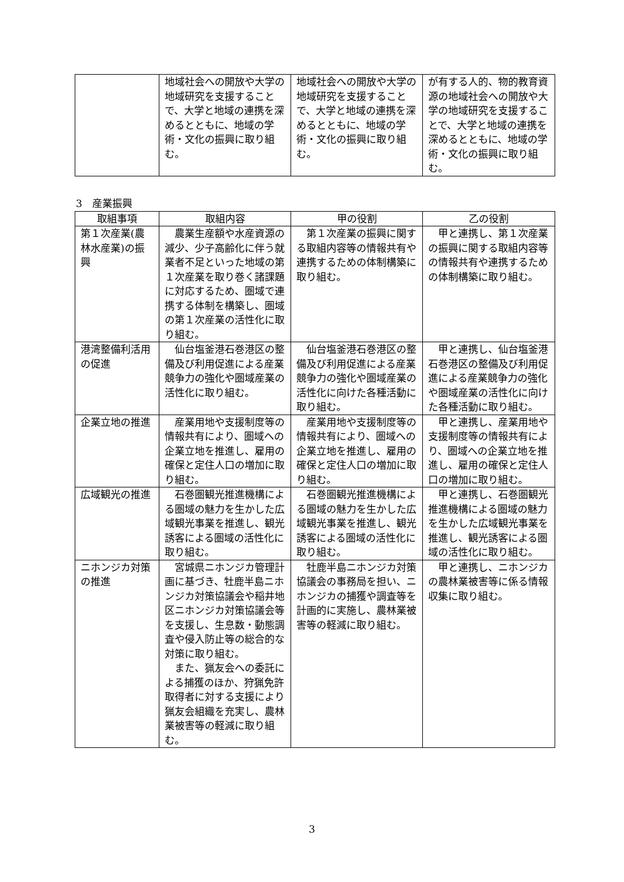| | 地域社会への開放や大学の地域研究を支援することで、大学と地域の連携を深めるとともに、地域の学術・文化の振興に取り組む。 | 地域社会への開放や大学の地域研究を支援することで、大学と地域の連携を深めるとともに、地域の学術・文化の振興に取り組む。 | が有する人的、物的教育資源の地域社会への開放や大学の地域研究を支援することで、大学と地域の連携を深めるとともに、地域の学術・文化の振興に取り組む。 |
3　産業振興
| 取組事項 | 取組内容 | 甲の役割 | 乙の役割 |
| --- | --- | --- | --- |
| 第１次産業(農林水産業)の振興 | 農業生産額や水産資源の減少、少子高齢化に伴う就業者不足といった地域の第１次産業を取り巻く諸課題に対応するため、圏域で連携する体制を構築し、圏域の第１次産業の活性化に取り組む。 | 第１次産業の振興に関する取組内容等の情報共有や連携するための体制構築に取り組む。 | 甲と連携し、第１次産業の振興に関する取組内容等の情報共有や連携するための体制構築に取り組む。 |
| 港湾整備利活用の促進 | 仙台塩釜港石巻港区の整備及び利用促進による産業競争力の強化や圏域産業の活性化に取り組む。 | 仙台塩釜港石巻港区の整備及び利用促進による産業競争力の強化や圏域産業の活性化に向けた各種活動に取り組む。 | 甲と連携し、仙台塩釜港石巻港区の整備及び利用促進による産業競争力の強化や圏域産業の活性化に向けた各種活動に取り組む。 |
| 企業立地の推進 | 産業用地や支援制度等の情報共有により、圏域への企業立地を推進し、雇用の確保と定住人口の増加に取り組む。 | 産業用地や支援制度等の情報共有により、圏域への企業立地を推進し、雇用の確保と定住人口の増加に取り組む。 | 甲と連携し、産業用地や支援制度等の情報共有により、圏域への企業立地を推進し、雇用の確保と定住人口の増加に取り組む。 |
| 広域観光の推進 | 石巻圏観光推進機構による圏域の魅力を生かした広域観光事業を推進し、観光誘客による圏域の活性化に取り組む。 | 石巻圏観光推進機構による圏域の魅力を生かした広域観光事業を推進し、観光誘客による圏域の活性化に取り組む。 | 甲と連携し、石巻圏観光推進機構による圏域の魅力を生かした広域観光事業を推進し、観光誘客による圏域の活性化に取り組む。 |
| ニホンジカ対策の推進 | 宮城県ニホンジカ管理計画に基づき、牡鹿半島ニホンジカ対策協議会や稲井地区ニホンジカ対策協議会等を支援し、生息数・動態調査や侵入防止等の総合的な対策に取り組む。 また、猟友会への委託による捕獲のほか、狩猟免許取得者に対する支援により猟友会組織を充実し、農林業被害等の軽減に取り組む。 | 牡鹿半島ニホンジカ対策協議会の事務局を担い、ニホンジカの捕獲や調査等を計画的に実施し、農林業被害等の軽減に取り組む。 | 甲と連携し、ニホンジカの農林業被害等に係る情報収集に取り組む。 |
3